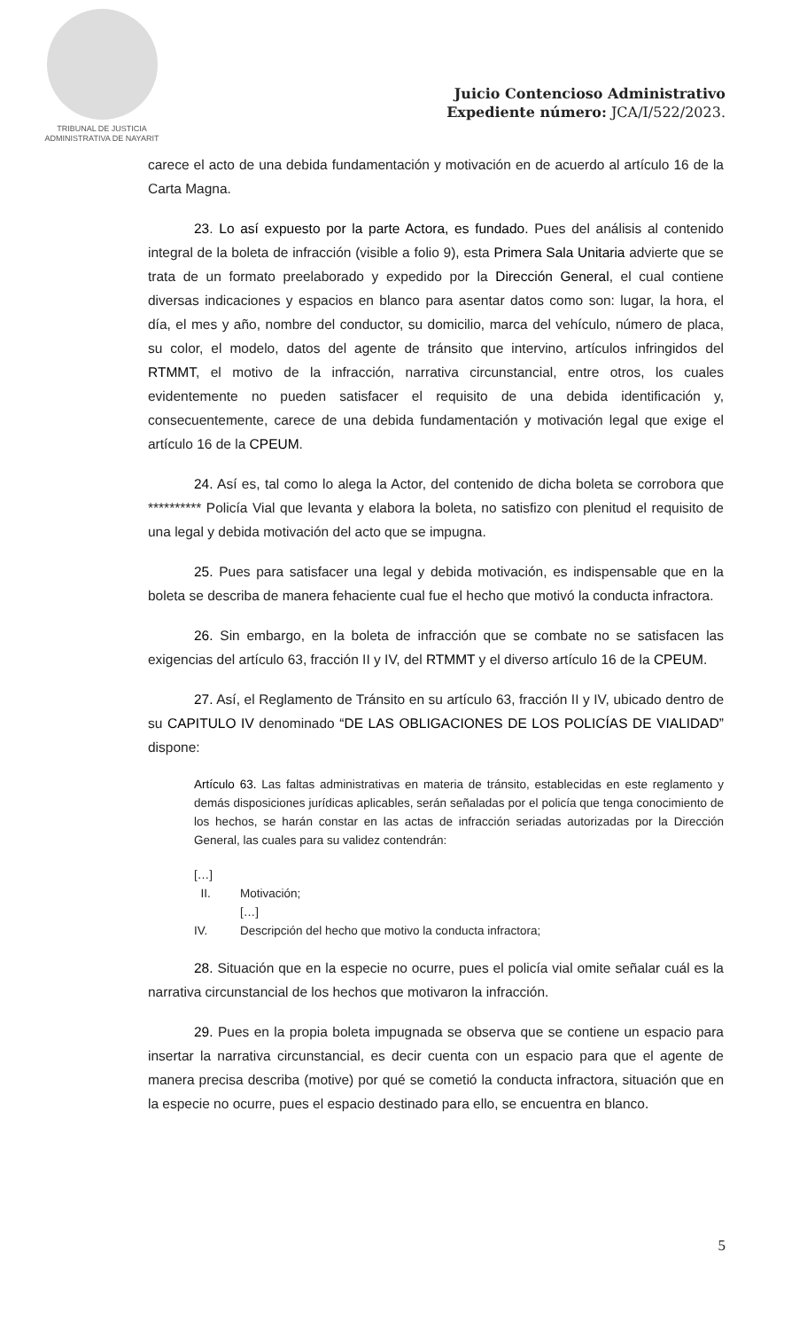TRIBUNAL DE JUSTICIA
ADMINISTRATIVA DE NAYARIT
Juicio Contencioso Administrativo
Expediente número: JCA/I/522/2023.
carece el acto de una debida fundamentación y motivación en de acuerdo al artículo 16 de la Carta Magna.
23. Lo así expuesto por la parte Actora, es fundado. Pues del análisis al contenido integral de la boleta de infracción (visible a folio 9), esta Primera Sala Unitaria advierte que se trata de un formato preelaborado y expedido por la Dirección General, el cual contiene diversas indicaciones y espacios en blanco para asentar datos como son: lugar, la hora, el día, el mes y año, nombre del conductor, su domicilio, marca del vehículo, número de placa, su color, el modelo, datos del agente de tránsito que intervino, artículos infringidos del RTMMT, el motivo de la infracción, narrativa circunstancial, entre otros, los cuales evidentemente no pueden satisfacer el requisito de una debida identificación y, consecuentemente, carece de una debida fundamentación y motivación legal que exige el artículo 16 de la CPEUM.
24. Así es, tal como lo alega la Actor, del contenido de dicha boleta se corrobora que ********** Policía Vial que levanta y elabora la boleta, no satisfizo con plenitud el requisito de una legal y debida motivación del acto que se impugna.
25. Pues para satisfacer una legal y debida motivación, es indispensable que en la boleta se describa de manera fehaciente cual fue el hecho que motivó la conducta infractora.
26. Sin embargo, en la boleta de infracción que se combate no se satisfacen las exigencias del artículo 63, fracción II y IV, del RTMMT y el diverso artículo 16 de la CPEUM.
27. Así, el Reglamento de Tránsito en su artículo 63, fracción II y IV, ubicado dentro de su CAPITULO IV denominado “DE LAS OBLIGACIONES DE LOS POLICÍAS DE VIALIDAD” dispone:
Artículo 63. Las faltas administrativas en materia de tránsito, establecidas en este reglamento y demás disposiciones jurídicas aplicables, serán señaladas por el policía que tenga conocimiento de los hechos, se harán constar en las actas de infracción seriadas autorizadas por la Dirección General, las cuales para su validez contendrán:
[…]
II. Motivación;
[…]
IV. Descripción del hecho que motivo la conducta infractora;
28. Situación que en la especie no ocurre, pues el policía vial omite señalar cuál es la narrativa circunstancial de los hechos que motivaron la infracción.
29. Pues en la propia boleta impugnada se observa que se contiene un espacio para insertar la narrativa circunstancial, es decir cuenta con un espacio para que el agente de manera precisa describa (motive) por qué se cometió la conducta infractora, situación que en la especie no ocurre, pues el espacio destinado para ello, se encuentra en blanco.
5